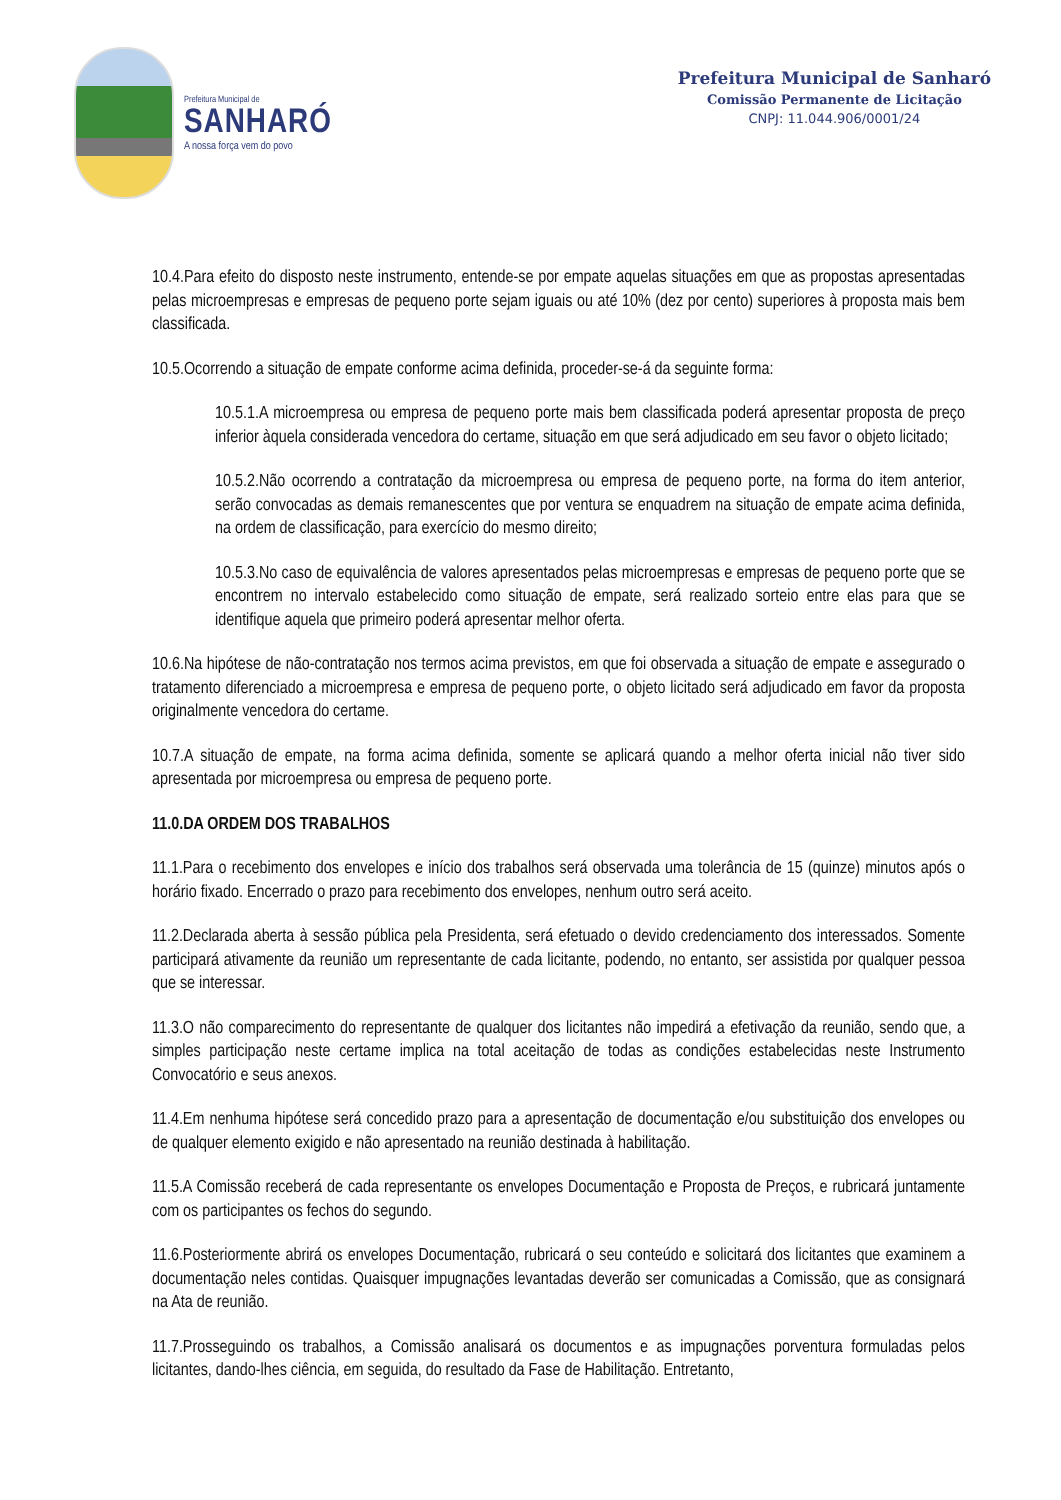Prefeitura Municipal de
SANHARÓ
A nossa força vem do povo
Prefeitura Municipal de Sanharó
Comissão Permanente de Licitação
CNPJ: 11.044.906/0001/24
10.4.Para efeito do disposto neste instrumento, entende-se por empate aquelas situações em que as propostas apresentadas pelas microempresas e empresas de pequeno porte sejam iguais ou até 10% (dez por cento) superiores à proposta mais bem classificada.
10.5.Ocorrendo a situação de empate conforme acima definida, proceder-se-á da seguinte forma:
10.5.1.A microempresa ou empresa de pequeno porte mais bem classificada poderá apresentar proposta de preço inferior àquela considerada vencedora do certame, situação em que será adjudicado em seu favor o objeto licitado;
10.5.2.Não ocorrendo a contratação da microempresa ou empresa de pequeno porte, na forma do item anterior, serão convocadas as demais remanescentes que por ventura se enquadrem na situação de empate acima definida, na ordem de classificação, para exercício do mesmo direito;
10.5.3.No caso de equivalência de valores apresentados pelas microempresas e empresas de pequeno porte que se encontrem no intervalo estabelecido como situação de empate, será realizado sorteio entre elas para que se identifique aquela que primeiro poderá apresentar melhor oferta.
10.6.Na hipótese de não-contratação nos termos acima previstos, em que foi observada a situação de empate e assegurado o tratamento diferenciado a microempresa e empresa de pequeno porte, o objeto licitado será adjudicado em favor da proposta originalmente vencedora do certame.
10.7.A situação de empate, na forma acima definida, somente se aplicará quando a melhor oferta inicial não tiver sido apresentada por microempresa ou empresa de pequeno porte.
11.0.DA ORDEM DOS TRABALHOS
11.1.Para o recebimento dos envelopes e início dos trabalhos será observada uma tolerância de 15 (quinze) minutos após o horário fixado. Encerrado o prazo para recebimento dos envelopes, nenhum outro será aceito.
11.2.Declarada aberta à sessão pública pela Presidenta, será efetuado o devido credenciamento dos interessados. Somente participará ativamente da reunião um representante de cada licitante, podendo, no entanto, ser assistida por qualquer pessoa que se interessar.
11.3.O não comparecimento do representante de qualquer dos licitantes não impedirá a efetivação da reunião, sendo que, a simples participação neste certame implica na total aceitação de todas as condições estabelecidas neste Instrumento Convocatório e seus anexos.
11.4.Em nenhuma hipótese será concedido prazo para a apresentação de documentação e/ou substituição dos envelopes ou de qualquer elemento exigido e não apresentado na reunião destinada à habilitação.
11.5.A Comissão receberá de cada representante os envelopes Documentação e Proposta de Preços, e rubricará juntamente com os participantes os fechos do segundo.
11.6.Posteriormente abrirá os envelopes Documentação, rubricará o seu conteúdo e solicitará dos licitantes que examinem a documentação neles contidas. Quaisquer impugnações levantadas deverão ser comunicadas a Comissão, que as consignará na Ata de reunião.
11.7.Prosseguindo os trabalhos, a Comissão analisará os documentos e as impugnações porventura formuladas pelos licitantes, dando-lhes ciência, em seguida, do resultado da Fase de Habilitação. Entretanto,